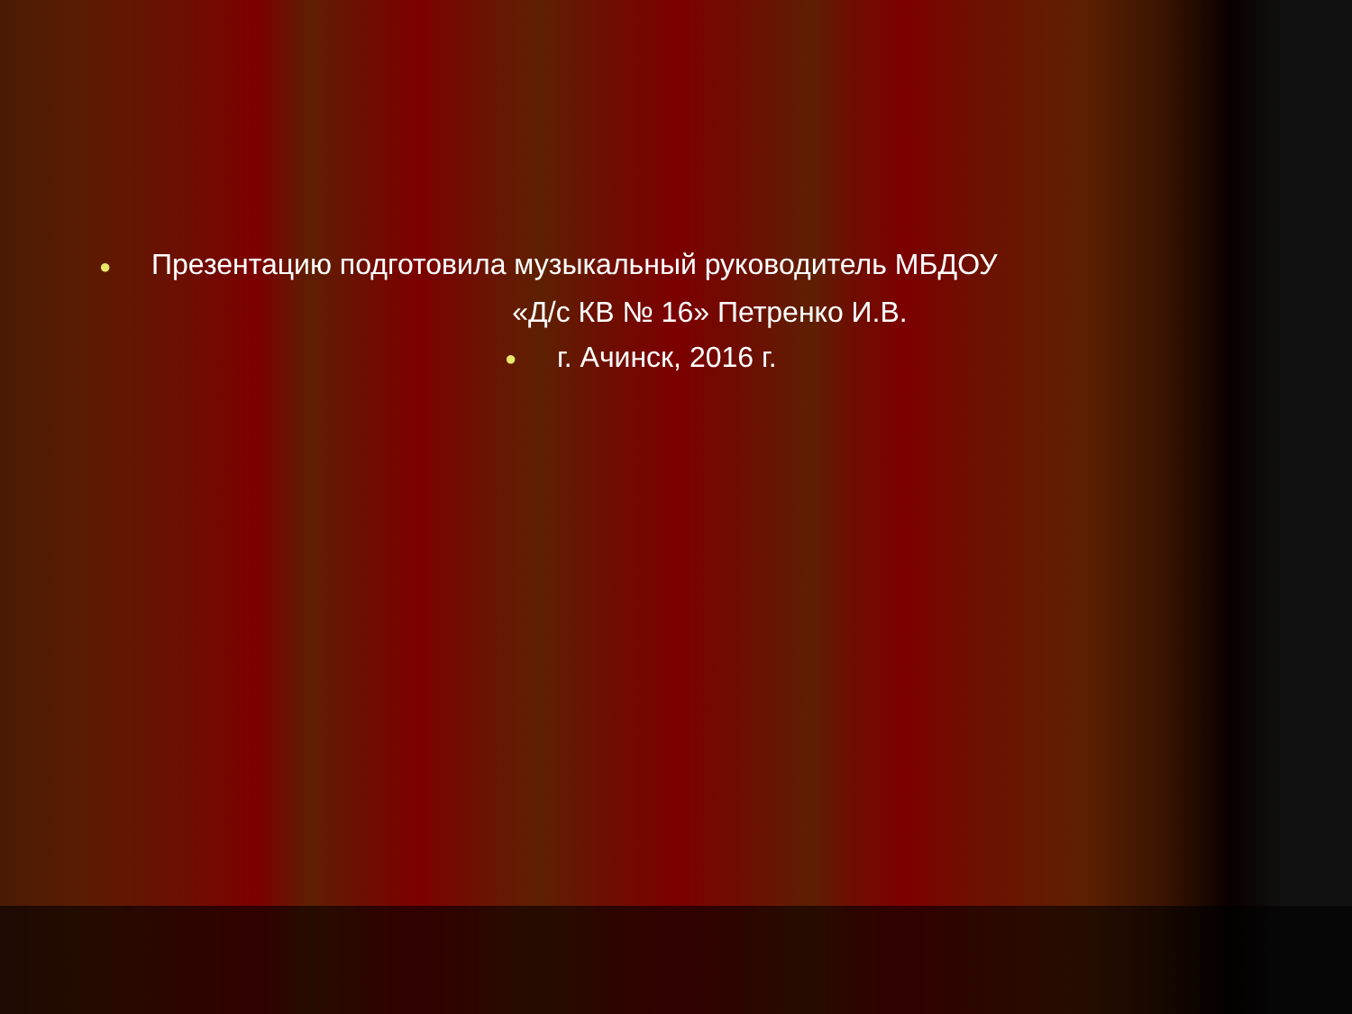● Презентацию подготовила музыкальный руководитель МБДОУ
«Д/с КВ № 16» Петренко И.В.
● г. Ачинск, 2016 г.